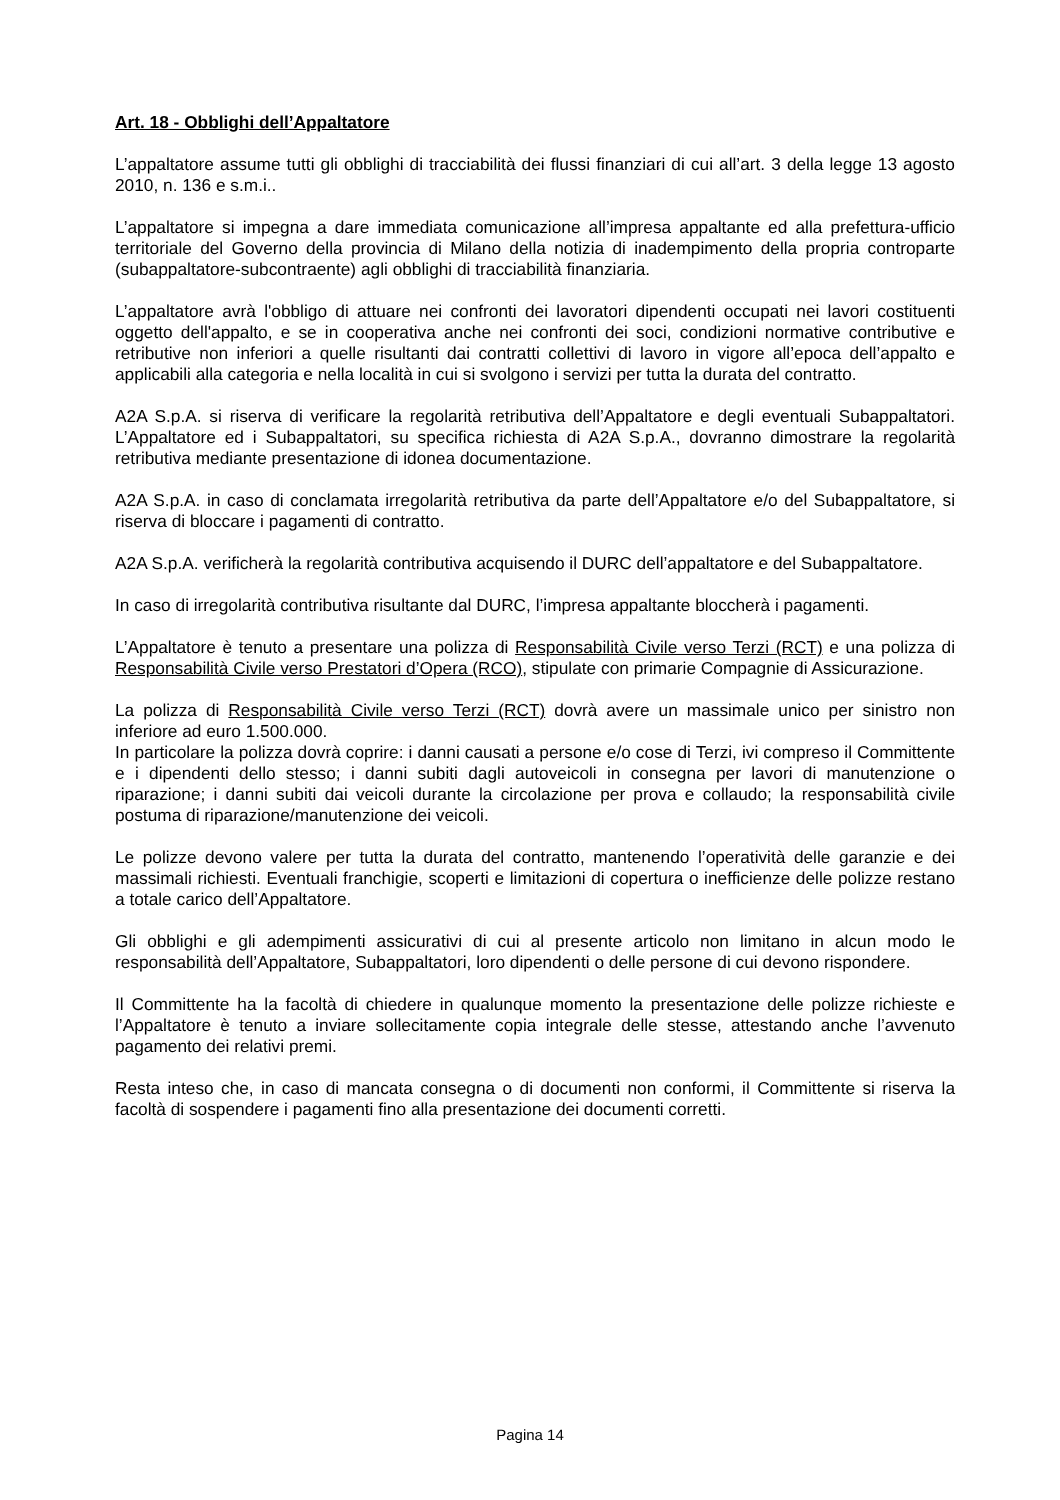Art. 18 - Obblighi dell’Appaltatore
L’appaltatore assume tutti gli obblighi di tracciabilità dei flussi finanziari di cui all’art. 3 della legge 13 agosto 2010, n. 136 e s.m.i..
L’appaltatore si impegna a dare immediata comunicazione all’impresa appaltante ed alla prefettura-ufficio territoriale del Governo della provincia di Milano della notizia di inadempimento della propria controparte (subappaltatore-subcontraente) agli obblighi di tracciabilità finanziaria.
L’appaltatore avrà l'obbligo di attuare nei confronti dei lavoratori dipendenti occupati nei lavori costituenti oggetto dell'appalto, e se in cooperativa anche nei confronti dei soci, condizioni normative contributive e retributive non inferiori a quelle risultanti dai contratti collettivi di lavoro in vigore all’epoca dell’appalto e applicabili alla categoria e nella località in cui si svolgono i servizi per tutta la durata del contratto.
A2A S.p.A. si riserva di verificare la regolarità retributiva dell’Appaltatore e degli eventuali Subappaltatori. L’Appaltatore ed i Subappaltatori, su specifica richiesta di A2A S.p.A., dovranno dimostrare la regolarità retributiva mediante presentazione di idonea documentazione.
A2A S.p.A. in caso di conclamata irregolarità retributiva da parte dell’Appaltatore e/o del Subappaltatore, si riserva di bloccare i pagamenti di contratto.
A2A S.p.A. verificherà la regolarità contributiva acquisendo il DURC dell’appaltatore e del Subappaltatore.
In caso di irregolarità contributiva risultante dal DURC, l’impresa appaltante bloccherà i pagamenti.
L’Appaltatore è tenuto a presentare una polizza di Responsabilità Civile verso Terzi (RCT) e una polizza di Responsabilità Civile verso Prestatori d’Opera (RCO), stipulate con primarie Compagnie di Assicurazione.
La polizza di Responsabilità Civile verso Terzi (RCT) dovrà avere un massimale unico per sinistro non inferiore ad euro 1.500.000.
In particolare la polizza dovrà coprire: i danni causati a persone e/o cose di Terzi, ivi compreso il Committente e i dipendenti dello stesso; i danni subiti dagli autoveicoli in consegna per lavori di manutenzione o riparazione; i danni subiti dai veicoli durante la circolazione per prova e collaudo; la responsabilità civile postuma di riparazione/manutenzione dei veicoli.
Le polizze devono valere per tutta la durata del contratto, mantenendo l’operatività delle garanzie e dei massimali richiesti. Eventuali franchigie, scoperti e limitazioni di copertura o inefficienze delle polizze restano a totale carico dell’Appaltatore.
Gli obblighi e gli adempimenti assicurativi di cui al presente articolo non limitano in alcun modo le responsabilità dell’Appaltatore, Subappaltatori, loro dipendenti o delle persone di cui devono rispondere.
Il Committente ha la facoltà di chiedere in qualunque momento la presentazione delle polizze richieste e l’Appaltatore è tenuto a inviare sollecitamente copia integrale delle stesse, attestando anche l’avvenuto pagamento dei relativi premi.
Resta inteso che, in caso di mancata consegna o di documenti non conformi, il Committente si riserva la facoltà di sospendere i pagamenti fino alla presentazione dei documenti corretti.
Pagina 14